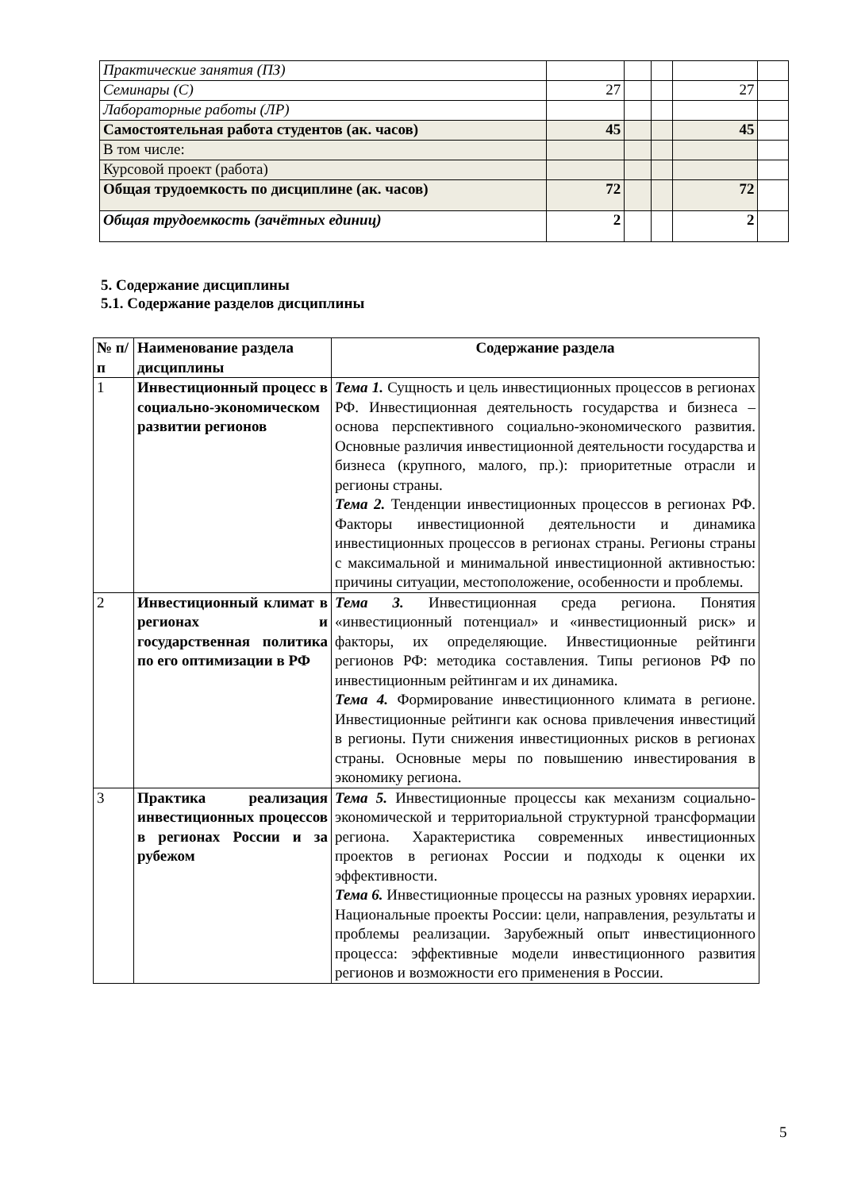| Практические занятия (ПЗ) | | | | | |
| Семинары (С) | 27 | | | 27 | |
| Лабораторные работы (ЛР) | | | | | |
| Самостоятельная работа студентов (ак. часов) | 45 | | | 45 | |
| В том числе: | | | | | |
| Курсовой проект (работа) | | | | | |
| Общая трудоемкость по дисциплине (ак. часов) | 72 | | | 72 | |
| Общая трудоемкость (зачётных единиц) | 2 | | | 2 | |
5. Содержание дисциплины
5.1. Содержание разделов дисциплины
| № п/п | Наименование раздела дисциплины | Содержание раздела |
| --- | --- | --- |
| 1 | Инвестиционный процесс в социально-экономическом развитии регионов | Тема 1. Сущность и цель инвестиционных процессов в регионах РФ. Инвестиционная деятельность государства и бизнеса – основа перспективного социально-экономического развития. Основные различия инвестиционной деятельности государства и бизнеса (крупного, малого, пр.): приоритетные отрасли и регионы страны. Тема 2. Тенденции инвестиционных процессов в регионах РФ. Факторы инвестиционной деятельности и динамика инвестиционных процессов в регионах страны. Регионы страны с максимальной и минимальной инвестиционной активностью: причины ситуации, местоположение, особенности и проблемы. |
| 2 | Инвестиционный климат в регионах и государственная политика по его оптимизации в РФ | Тема 3. Инвестиционная среда региона. Понятия «инвестиционный потенциал» и «инвестиционный риск» и факторы, их определяющие. Инвестиционные рейтинги регионов РФ: методика составления. Типы регионов РФ по инвестиционным рейтингам и их динамика. Тема 4. Формирование инвестиционного климата в регионе. Инвестиционные рейтинги как основа привлечения инвестиций в регионы. Пути снижения инвестиционных рисков в регионах страны. Основные меры по повышению инвестирования в экономику региона. |
| 3 | Практика реализация инвестиционных процессов в регионах России и за рубежом | Тема 5. Инвестиционные процессы как механизм социально-экономической и территориальной структурной трансформации региона. Характеристика современных инвестиционных проектов в регионах России и подходы к оценки их эффективности. Тема 6. Инвестиционные процессы на разных уровнях иерархии. Национальные проекты России: цели, направления, результаты и проблемы реализации. Зарубежный опыт инвестиционного процесса: эффективные модели инвестиционного развития регионов и возможности его применения в России. |
5